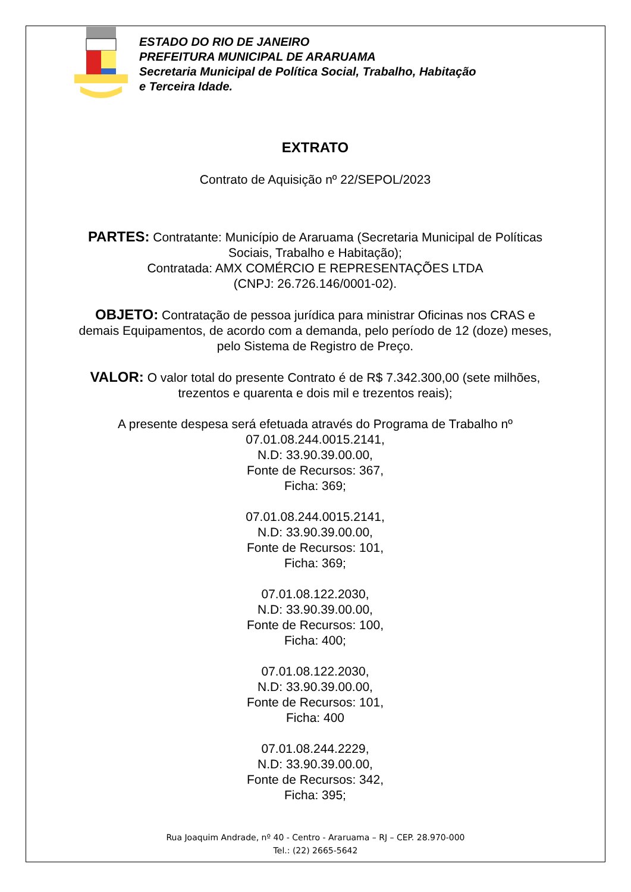ESTADO DO RIO DE JANEIRO
PREFEITURA MUNICIPAL DE ARARUAMA
Secretaria Municipal de Política Social, Trabalho, Habitação
e Terceira Idade.
EXTRATO
Contrato de Aquisição nº 22/SEPOL/2023
PARTES: Contratante: Município de Araruama (Secretaria Municipal de Políticas Sociais, Trabalho e Habitação);
Contratada: AMX COMÉRCIO E REPRESENTAÇÕES LTDA
(CNPJ: 26.726.146/0001-02).
OBJETO: Contratação de pessoa jurídica para ministrar Oficinas nos CRAS e demais Equipamentos, de acordo com a demanda, pelo período de 12 (doze) meses, pelo Sistema de Registro de Preço.
VALOR: O valor total do presente Contrato é de R$ 7.342.300,00 (sete milhões, trezentos e quarenta e dois mil e trezentos reais);
A presente despesa será efetuada através do Programa de Trabalho nº
07.01.08.244.0015.2141,
N.D: 33.90.39.00.00,
Fonte de Recursos: 367,
Ficha: 369;
07.01.08.244.0015.2141,
N.D: 33.90.39.00.00,
Fonte de Recursos: 101,
Ficha: 369;
07.01.08.122.2030,
N.D: 33.90.39.00.00,
Fonte de Recursos: 100,
Ficha: 400;
07.01.08.122.2030,
N.D: 33.90.39.00.00,
Fonte de Recursos: 101,
Ficha: 400
07.01.08.244.2229,
N.D: 33.90.39.00.00,
Fonte de Recursos: 342,
Ficha: 395;
Rua Joaquim Andrade, nº 40 - Centro - Araruama – RJ – CEP. 28.970-000
Tel.: (22) 2665-5642